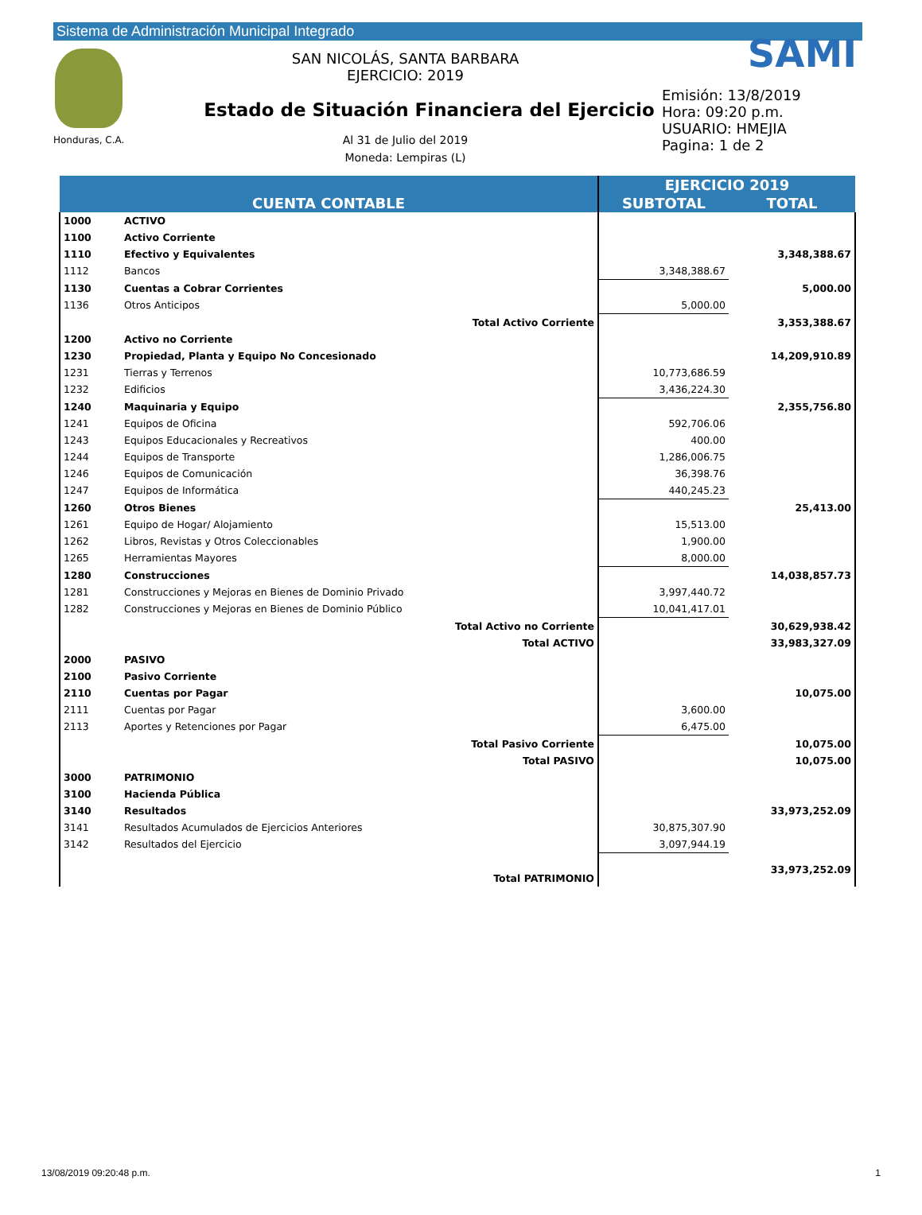Sistema de Administración Municipal Integrado
Honduras, C.A.
SAN NICOLÁS, SANTA BARBARA
EJERCICIO: 2019
Estado de Situación Financiera del Ejercicio
Al 31 de Julio del 2019
Moneda: Lempiras (L)
SAMI
Emisión: 13/8/2019
Hora: 09:20 p.m.
USUARIO: HMEJIA
Pagina: 1 de 2
| CUENTA CONTABLE | | | EJERCICIO 2019 | |
| --- | --- | --- | --- | --- |
| | | | SUBTOTAL | TOTAL |
| 1000 | ACTIVO | | | |
| 1100 | Activo Corriente | | | |
| 1110 | Efectivo y Equivalentes | | | 3,348,388.67 |
| 1112 | Bancos | | 3,348,388.67 | |
| 1130 | Cuentas a Cobrar Corrientes | | | 5,000.00 |
| 1136 | Otros Anticipos | | 5,000.00 | |
| | | Total Activo Corriente | | 3,353,388.67 |
| 1200 | Activo no Corriente | | | |
| 1230 | Propiedad, Planta y Equipo No Concesionado | | | 14,209,910.89 |
| 1231 | Tierras y Terrenos | | 10,773,686.59 | |
| 1232 | Edificios | | 3,436,224.30 | |
| 1240 | Maquinaria y Equipo | | | 2,355,756.80 |
| 1241 | Equipos de Oficina | | 592,706.06 | |
| 1243 | Equipos Educacionales y Recreativos | | 400.00 | |
| 1244 | Equipos de Transporte | | 1,286,006.75 | |
| 1246 | Equipos de Comunicación | | 36,398.76 | |
| 1247 | Equipos de Informática | | 440,245.23 | |
| 1260 | Otros Bienes | | | 25,413.00 |
| 1261 | Equipo de Hogar/ Alojamiento | | 15,513.00 | |
| 1262 | Libros, Revistas y Otros Coleccionables | | 1,900.00 | |
| 1265 | Herramientas Mayores | | 8,000.00 | |
| 1280 | Construcciones | | | 14,038,857.73 |
| 1281 | Construcciones y Mejoras en Bienes de Dominio Privado | | 3,997,440.72 | |
| 1282 | Construcciones y Mejoras en Bienes de Dominio Público | | 10,041,417.01 | |
| | | Total Activo no Corriente | | 30,629,938.42 |
| | | Total ACTIVO | | 33,983,327.09 |
| 2000 | PASIVO | | | |
| 2100 | Pasivo Corriente | | | |
| 2110 | Cuentas por Pagar | | | 10,075.00 |
| 2111 | Cuentas por Pagar | | 3,600.00 | |
| 2113 | Aportes y Retenciones por Pagar | | 6,475.00 | |
| | | Total Pasivo Corriente | | 10,075.00 |
| | | Total PASIVO | | 10,075.00 |
| 3000 | PATRIMONIO | | | |
| 3100 | Hacienda Pública | | | |
| 3140 | Resultados | | | 33,973,252.09 |
| 3141 | Resultados Acumulados de Ejercicios Anteriores | | 30,875,307.90 | |
| 3142 | Resultados del Ejercicio | | 3,097,944.19 | |
| | | Total PATRIMONIO | | 33,973,252.09 |
13/08/2019 09:20:48 p.m. 1